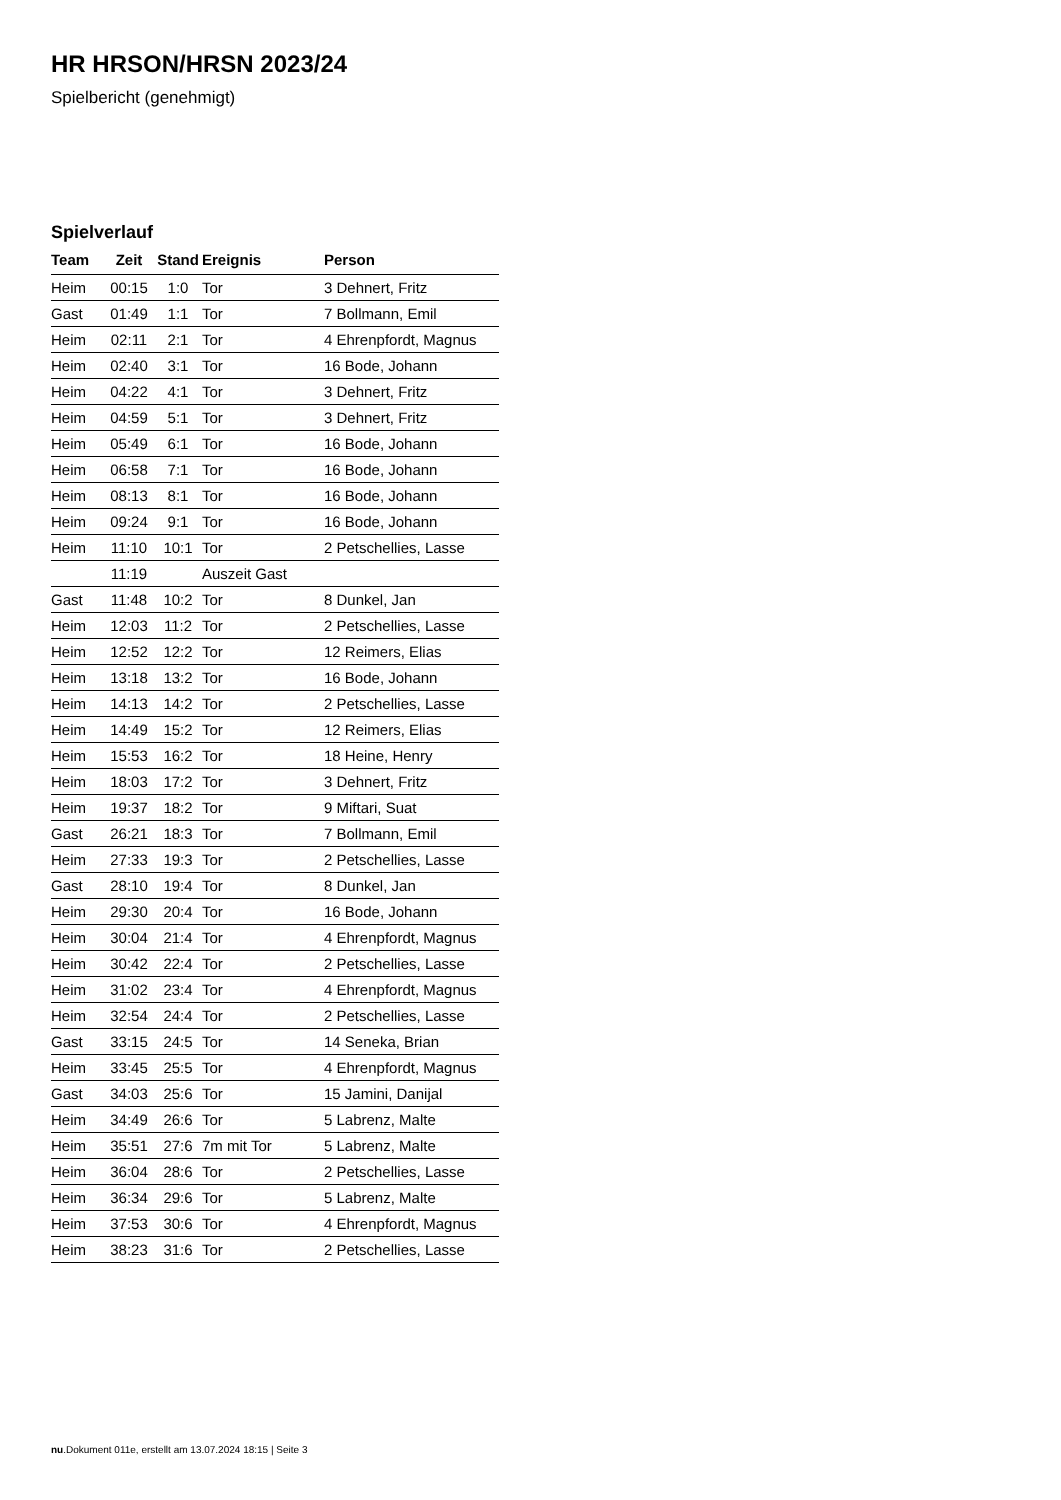HR HRSON/HRSN 2023/24
Spielbericht (genehmigt)
Spielverlauf
| Team | Zeit | Stand | Ereignis | Person |
| --- | --- | --- | --- | --- |
| Heim | 00:15 | 1:0 | Tor | 3 Dehnert, Fritz |
| Gast | 01:49 | 1:1 | Tor | 7 Bollmann, Emil |
| Heim | 02:11 | 2:1 | Tor | 4 Ehrenpfordt, Magnus |
| Heim | 02:40 | 3:1 | Tor | 16 Bode, Johann |
| Heim | 04:22 | 4:1 | Tor | 3 Dehnert, Fritz |
| Heim | 04:59 | 5:1 | Tor | 3 Dehnert, Fritz |
| Heim | 05:49 | 6:1 | Tor | 16 Bode, Johann |
| Heim | 06:58 | 7:1 | Tor | 16 Bode, Johann |
| Heim | 08:13 | 8:1 | Tor | 16 Bode, Johann |
| Heim | 09:24 | 9:1 | Tor | 16 Bode, Johann |
| Heim | 11:10 | 10:1 | Tor | 2 Petschellies, Lasse |
| | 11:19 | | Auszeit Gast | |
| Gast | 11:48 | 10:2 | Tor | 8 Dunkel, Jan |
| Heim | 12:03 | 11:2 | Tor | 2 Petschellies, Lasse |
| Heim | 12:52 | 12:2 | Tor | 12 Reimers, Elias |
| Heim | 13:18 | 13:2 | Tor | 16 Bode, Johann |
| Heim | 14:13 | 14:2 | Tor | 2 Petschellies, Lasse |
| Heim | 14:49 | 15:2 | Tor | 12 Reimers, Elias |
| Heim | 15:53 | 16:2 | Tor | 18 Heine, Henry |
| Heim | 18:03 | 17:2 | Tor | 3 Dehnert, Fritz |
| Heim | 19:37 | 18:2 | Tor | 9 Miftari, Suat |
| Gast | 26:21 | 18:3 | Tor | 7 Bollmann, Emil |
| Heim | 27:33 | 19:3 | Tor | 2 Petschellies, Lasse |
| Gast | 28:10 | 19:4 | Tor | 8 Dunkel, Jan |
| Heim | 29:30 | 20:4 | Tor | 16 Bode, Johann |
| Heim | 30:04 | 21:4 | Tor | 4 Ehrenpfordt, Magnus |
| Heim | 30:42 | 22:4 | Tor | 2 Petschellies, Lasse |
| Heim | 31:02 | 23:4 | Tor | 4 Ehrenpfordt, Magnus |
| Heim | 32:54 | 24:4 | Tor | 2 Petschellies, Lasse |
| Gast | 33:15 | 24:5 | Tor | 14 Seneka, Brian |
| Heim | 33:45 | 25:5 | Tor | 4 Ehrenpfordt, Magnus |
| Gast | 34:03 | 25:6 | Tor | 15 Jamini, Danijal |
| Heim | 34:49 | 26:6 | Tor | 5 Labrenz, Malte |
| Heim | 35:51 | 27:6 | 7m mit Tor | 5 Labrenz, Malte |
| Heim | 36:04 | 28:6 | Tor | 2 Petschellies, Lasse |
| Heim | 36:34 | 29:6 | Tor | 5 Labrenz, Malte |
| Heim | 37:53 | 30:6 | Tor | 4 Ehrenpfordt, Magnus |
| Heim | 38:23 | 31:6 | Tor | 2 Petschellies, Lasse |
nu.Dokument 011e, erstellt am 13.07.2024 18:15 | Seite 3